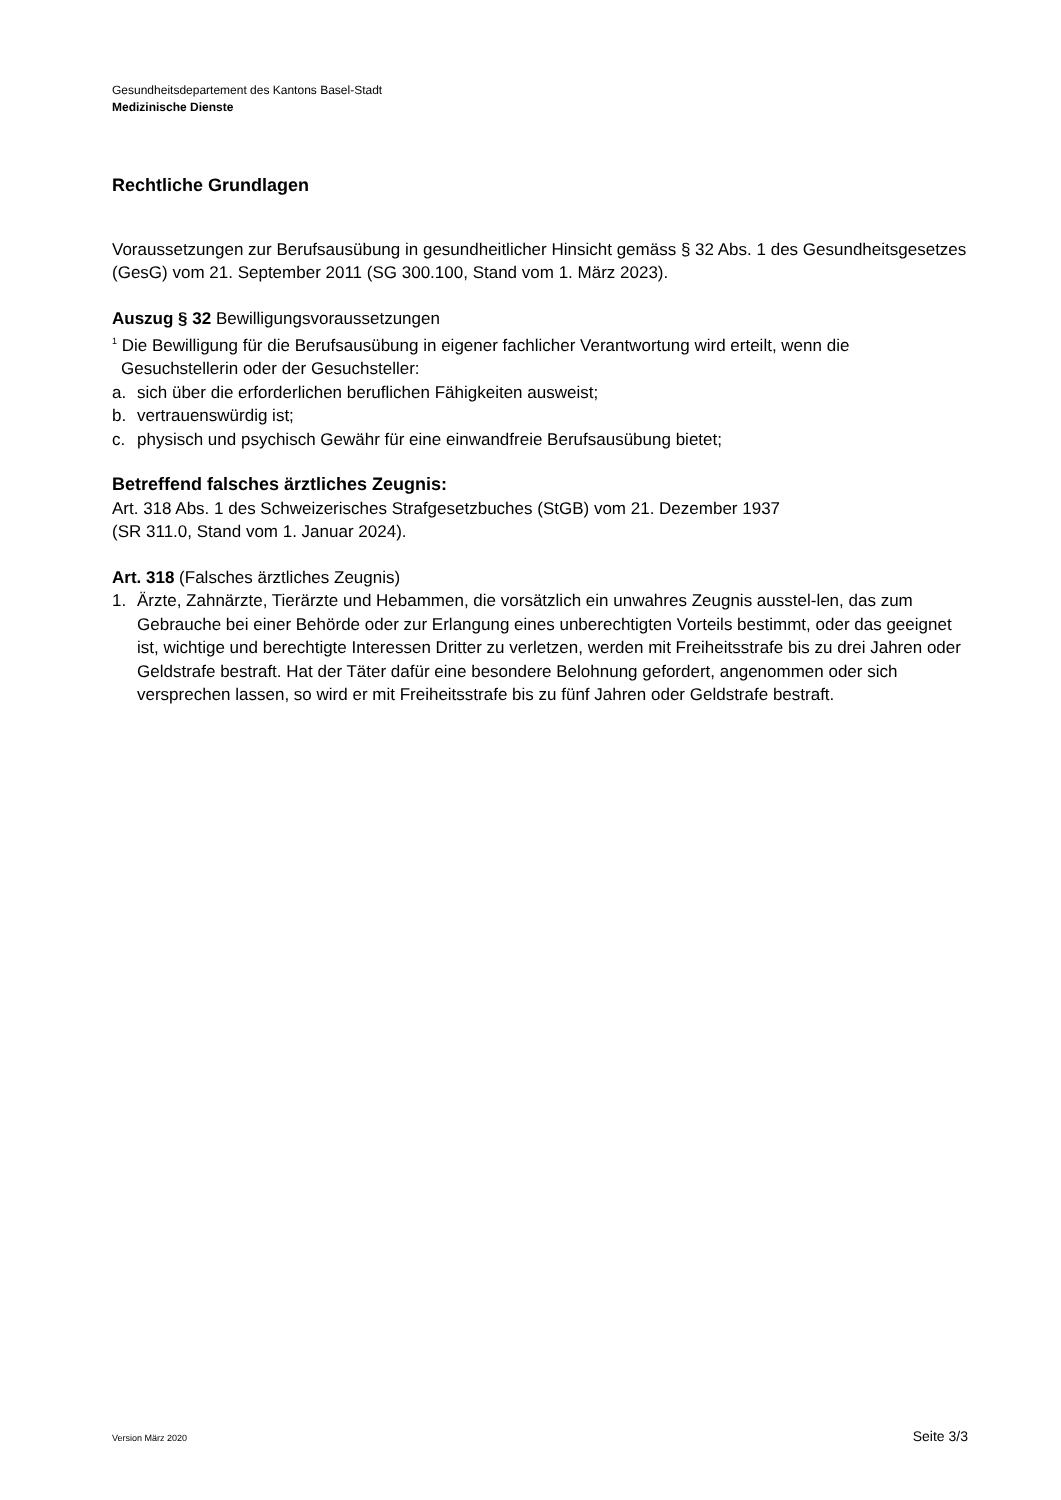Gesundheitsdepartement des Kantons Basel-Stadt
Medizinische Dienste
Rechtliche Grundlagen
Voraussetzungen zur Berufsausübung in gesundheitlicher Hinsicht gemäss § 32 Abs. 1 des Gesundheitsgesetzes (GesG) vom 21. September 2011 (SG 300.100, Stand vom 1. März 2023).
Auszug § 32 Bewilligungsvoraussetzungen
<sup>1</sup> Die Bewilligung für die Berufsausübung in eigener fachlicher Verantwortung wird erteilt, wenn die
Gesuchstellerin oder der Gesuchsteller:
a. sich über die erforderlichen beruflichen Fähigkeiten ausweist;
b. vertrauenswürdig ist;
c. physisch und psychisch Gewähr für eine einwandfreie Berufsausübung bietet;
Betreffend falsches ärztliches Zeugnis:
Art. 318 Abs. 1 des Schweizerisches Strafgesetzbuches (StGB) vom 21. Dezember 1937
(SR 311.0, Stand vom 1. Januar 2024).
Art. 318 (Falsches ärztliches Zeugnis)
1. Ärzte, Zahnärzte, Tierärzte und Hebammen, die vorsätzlich ein unwahres Zeugnis ausstel-len, das zum Gebrauche bei einer Behörde oder zur Erlangung eines unberechtigten Vorteils bestimmt, oder das geeignet ist, wichtige und berechtigte Interessen Dritter zu verletzen, werden mit Freiheitsstrafe bis zu drei Jahren oder Geldstrafe bestraft. Hat der Täter dafür eine besondere Belohnung gefordert, angenommen oder sich versprechen lassen, so wird er mit Freiheitsstrafe bis zu fünf Jahren oder Geldstrafe bestraft.
Version März 2020 Seite 3/3